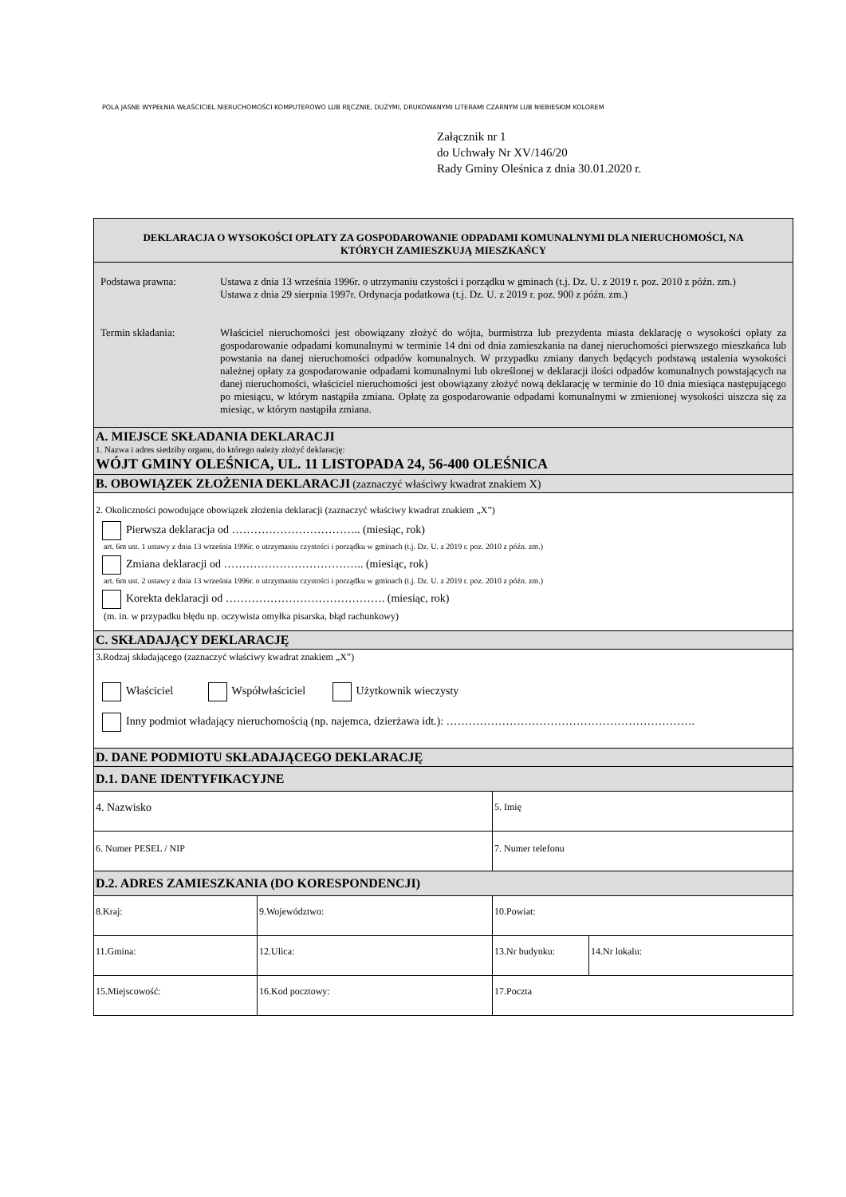POLA JASNE WYPEŁNIA WŁAŚCICIEL NIERUCHOMOŚCI KOMPUTEROWO LUB RĘCZNIE, DUŻYMI, DRUKOWANYMI LITERAMI CZARNYM LUB NIEBIESKIM KOLOREM
Załącznik nr 1
do Uchwały Nr XV/146/20
Rady Gminy Oleśnica z dnia 30.01.2020 r.
| DEKLARACJA O WYSOKOŚCI OPŁATY ZA GOSPODAROWANIE ODPADAMI KOMUNALNYMI DLA NIERUCHOMOŚCI, NA KTÓRYCH ZAMIESZKUJĄ MIESZKAŃCY | | | |
| Podstawa prawna: Ustawa z dnia 13 września 1996r. o utrzymaniu czystości i porządku w gminach (t.j. Dz. U. z 2019 r. poz. 2010 z późn. zm.) Ustawa z dnia 29 sierpnia 1997r. Ordynacja podatkowa (t.j. Dz. U. z 2019 r. poz. 900 z późn. zm.) Termin składania: Właściciel nieruchomości jest obowiązany złożyć do wójta, burmistrza lub prezydenta miasta deklarację o wysokości opłaty za gospodarowanie odpadami komunalnymi w terminie 14 dni od dnia zamieszkania na danej nieruchomości pierwszego mieszkańca lub powstania na danej nieruchomości odpadów komunalnych. W przypadku zmiany danych będących podstawą ustalenia wysokości należnej opłaty za gospodarowanie odpadami komunalnymi lub określonej w deklaracji ilości odpadów komunalnych powstających na danej nieruchomości, właściciel nieruchomości jest obowiązany złożyć nową deklarację w terminie do 10 dnia miesiąca następującego po miesiącu, w którym nastąpiła zmiana. Opłatę za gospodarowanie odpadami komunalnymi w zmienionej wysokości uiszcza się za miesiąc, w którym nastąpiła zmiana. | | | |
| A. MIEJSCE SKŁADANIA DEKLARACJI 1. Nazwa i adres siedziby organu, do którego należy złożyć deklarację: WÓJT GMINY OLEŚNICA, UL. 11 LISTOPADA 24, 56-400 OLEŚNICA | | | |
| B. OBOWIĄZEK ZŁOŻENIA DEKLARACJI (zaznaczyć właściwy kwadrat znakiem X) | | | |
| 2. Okoliczności powodujące obowiązek złożenia deklaracji (zaznaczyć właściwy kwadrat znakiem „X”) Pierwsza deklaracja od …………………………….. (miesiąc, rok) art. 6m ust. 1 ustawy z dnia 13 września 1996r. o utrzymaniu czystości i porządku w gminach (t.j. Dz. U. z 2019 r. poz. 2010 z późn. zm.) Zmiana deklaracji od ……………………………….. (miesiąc, rok) art. 6m ust. 2 ustawy z dnia 13 września 1996r. o utrzymaniu czystości i porządku w gminach (t.j. Dz. U. z 2019 r. poz. 2010 z późn. zm.) Korekta deklaracji od ……………………………………. (miesiąc, rok) (m. in. w przypadku błędu np. oczywista omyłka pisarska, błąd rachunkowy) | | | |
| C. SKŁADAJĄCY DEKLARACJĘ | | | |
| 3.Rodzaj składającego (zaznaczyć właściwy kwadrat znakiem „X”) Właściciel Współwłaściciel Użytkownik wieczysty Inny podmiot władający nieruchomością (np. najemca, dzierżawa idt.): …………………………………………………………. | | | |
| D. DANE PODMIOTU SKŁADAJĄCEGO DEKLARACJĘ | | | |
| D.1. DANE IDENTYFIKACYJNE | | | |
| 4. Nazwisko | | 5. Imię | |
| 6. Numer PESEL / NIP | | 7. Numer telefonu | |
| D.2. ADRES ZAMIESZKANIA (DO KORESPONDENCJI) | | | |
| 8.Kraj: | 9.Województwo: | 10.Powiat: | |
| 11.Gmina: | 12.Ulica: | 13.Nr budynku: | 14.Nr lokalu: |
| 15.Miejscowość: | 16.Kod pocztowy: | 17.Poczta | |